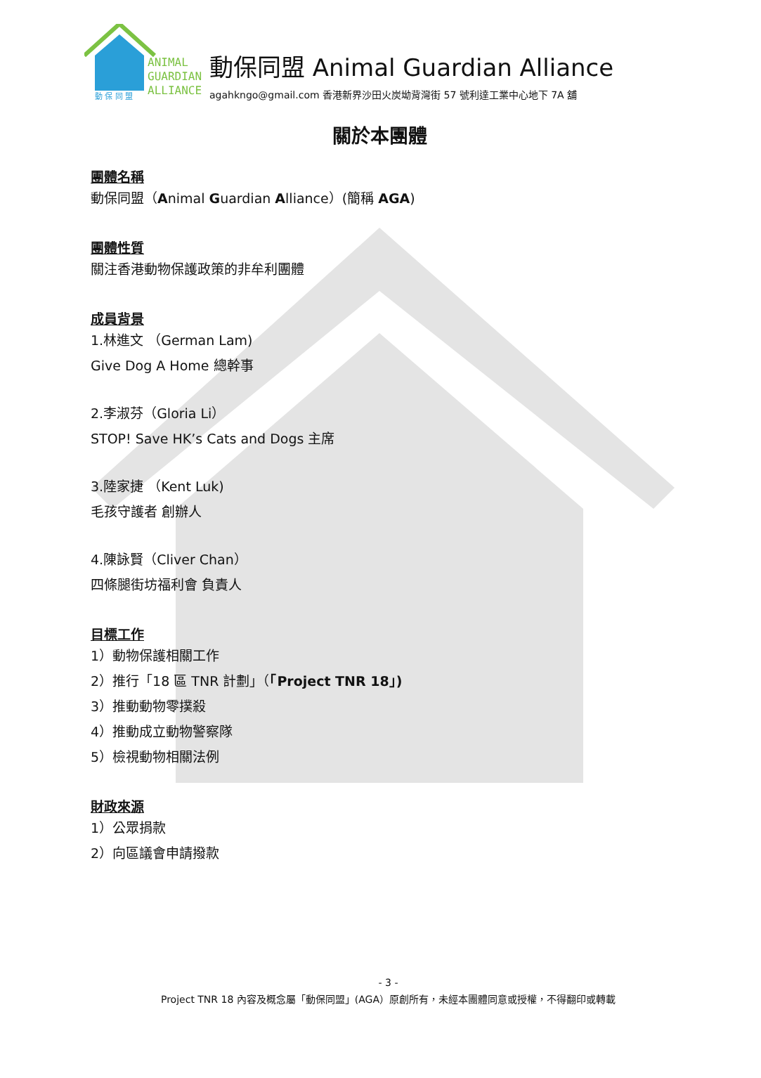ANIMAL
GUARDIAN
ALLIANCE
動 保 同 盟
動保同盟 Animal Guardian Alliance
agahkngo@gmail.com 香港新界沙田火炭坳背灣街 57 號利達工業中心地下 7A 舖
關於本團體
團體名稱
動保同盟（Animal Guardian Alliance）(簡稱 AGA)
團體性質
關注香港動物保護政策的非牟利團體
成員背景
1.林進文 （German Lam)
Give Dog A Home 總幹事
2.李淑芬（Gloria Li）
STOP! Save HK’s Cats and Dogs 主席
3.陸家捷 （Kent Luk)
毛孩守護者 創辦人
4.陳詠賢（Cliver Chan）
四條腿街坊福利會 負責人
目標工作
1）動物保護相關工作
2）推行「18 區 TNR 計劃」（「Project TNR 18」)
3）推動動物零撲殺
4）推動成立動物警察隊
5）檢視動物相關法例
財政來源
1）公眾捐款
2）向區議會申請撥款
- 3 -
Project TNR 18 內容及概念屬「動保同盟」(AGA）原創所有，未經本團體同意或授權，不得翻印或轉載